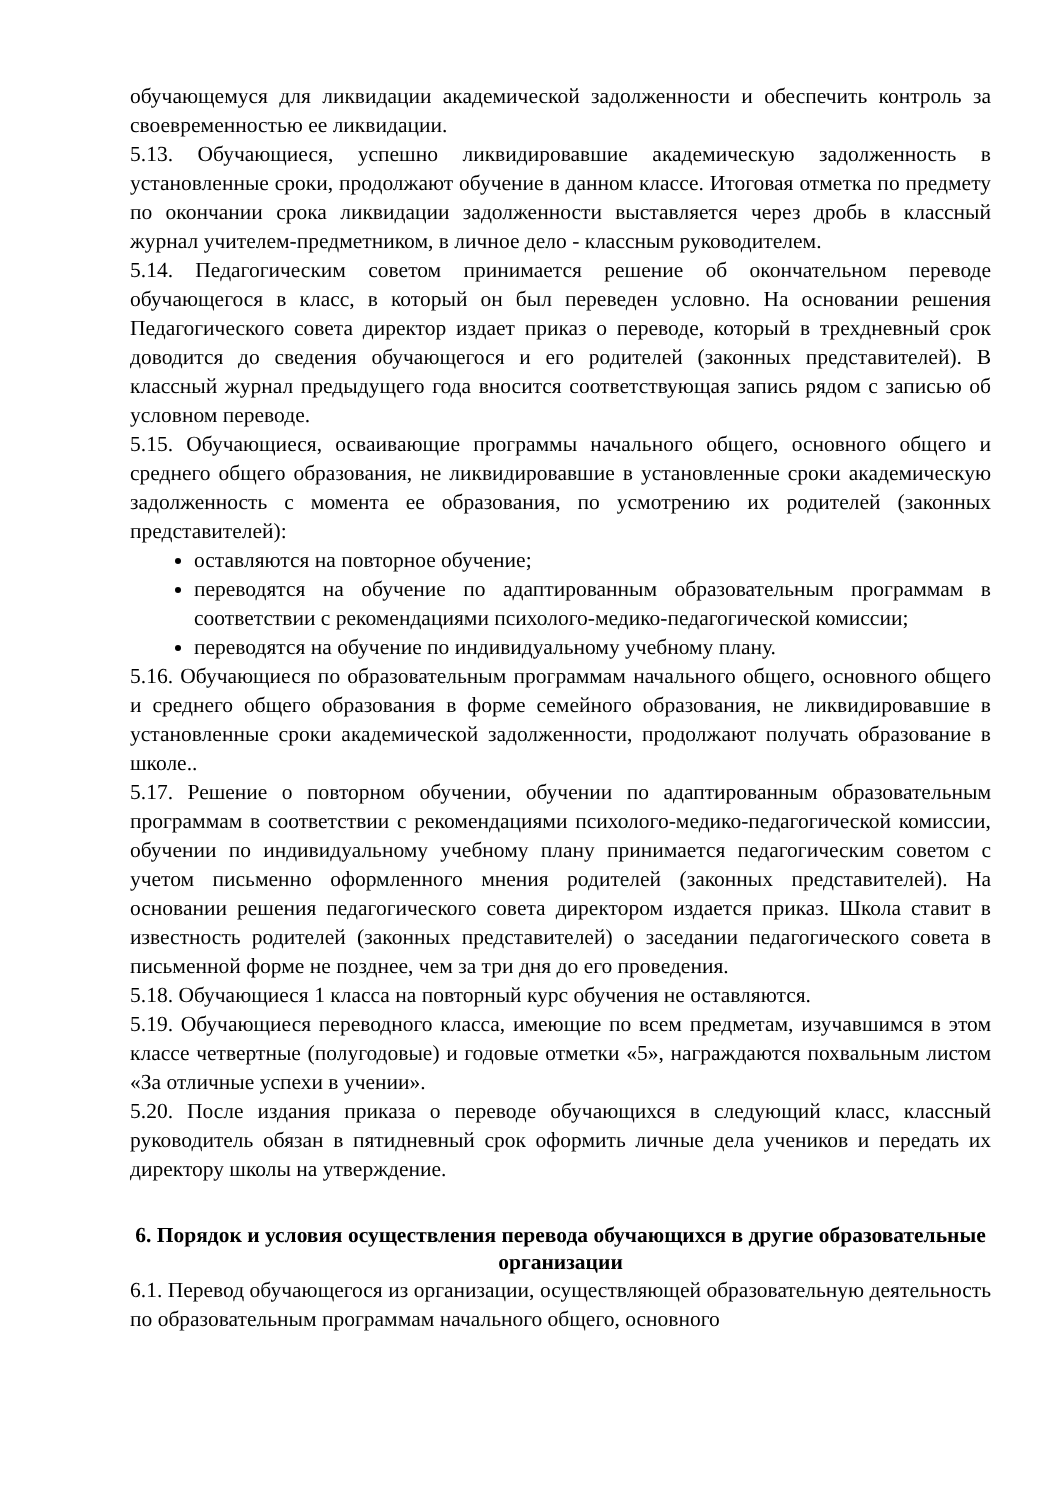обучающемуся для ликвидации академической задолженности и обеспечить контроль за своевременностью ее ликвидации.
5.13. Обучающиеся, успешно ликвидировавшие академическую задолженность в установленные сроки, продолжают обучение в данном классе. Итоговая отметка по предмету по окончании срока ликвидации задолженности выставляется через дробь в классный журнал учителем-предметником, в личное дело - классным руководителем.
5.14. Педагогическим советом принимается решение об окончательном переводе обучающегося в класс, в который он был переведен условно. На основании решения Педагогического совета директор издает приказ о переводе, который в трехдневный срок доводится до сведения обучающегося и его родителей (законных представителей). В классный журнал предыдущего года вносится соответствующая запись рядом с записью об условном переводе.
5.15. Обучающиеся, осваивающие программы начального общего, основного общего и среднего общего образования, не ликвидировавшие в установленные сроки академическую задолженность с момента ее образования, по усмотрению их родителей (законных представителей):
оставляются на повторное обучение;
переводятся на обучение по адаптированным образовательным программам в соответствии с рекомендациями психолого-медико-педагогической комиссии;
переводятся на обучение по индивидуальному учебному плану.
5.16. Обучающиеся по образовательным программам начального общего, основного общего и среднего общего образования в форме семейного образования, не ликвидировавшие в установленные сроки академической задолженности, продолжают получать образование в школе..
5.17. Решение о повторном обучении, обучении по адаптированным образовательным программам в соответствии с рекомендациями психолого-медико-педагогической комиссии, обучении по индивидуальному учебному плану принимается педагогическим советом с учетом письменно оформленного мнения родителей (законных представителей). На основании решения педагогического совета директором издается приказ. Школа ставит в известность родителей (законных представителей) о заседании педагогического совета в письменной форме не позднее, чем за три дня до его проведения.
5.18. Обучающиеся 1 класса на повторный курс обучения не оставляются.
5.19. Обучающиеся переводного класса, имеющие по всем предметам, изучавшимся в этом классе четвертные (полугодовые) и годовые отметки «5», награждаются похвальным листом «За отличные успехи в учении».
5.20. После издания приказа о переводе обучающихся в следующий класс, классный руководитель обязан в пятидневный срок оформить личные дела учеников и передать их директору школы на утверждение.
6. Порядок и условия осуществления перевода обучающихся в другие образовательные организации
6.1. Перевод обучающегося из организации, осуществляющей образовательную деятельность по образовательным программам начального общего, основного